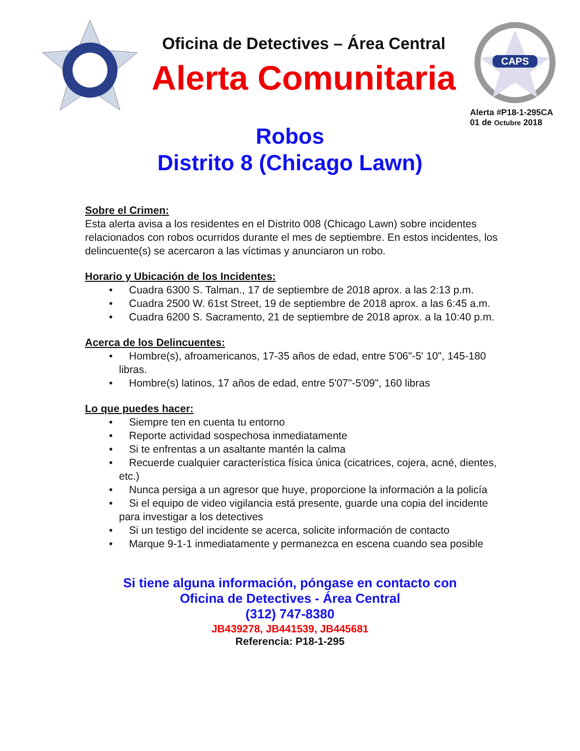Oficina de Detectives – Área Central
Alerta Comunitaria
CAPS
Alerta #P18-1-295CA
01 de Octubre 2018
Robos
Distrito 8 (Chicago Lawn)
Sobre el Crimen:
Esta alerta avisa a los residentes en el Distrito 008 (Chicago Lawn) sobre incidentes relacionados con robos ocurridos durante el mes de septiembre. En estos incidentes, los delincuente(s) se acercaron a las víctimas y anunciaron un robo.
Horario y Ubicación de los Incidentes:
• Cuadra 6300 S. Talman., 17 de septiembre de 2018 aprox. a las 2:13 p.m.
• Cuadra 2500 W. 61st Street, 19 de septiembre de 2018 aprox. a las 6:45 a.m.
• Cuadra 6200 S. Sacramento, 21 de septiembre de 2018 aprox. a la 10:40 p.m.
Acerca de los Delincuentes:
• Hombre(s), afroamericanos, 17-35 años de edad, entre 5'06"-5' 10", 145-180 libras.
• Hombre(s) latinos, 17 años de edad, entre 5'07"-5'09", 160 libras
Lo que puedes hacer:
• Siempre ten en cuenta tu entorno
• Reporte actividad sospechosa inmediatamente
• Si te enfrentas a un asaltante mantén la calma
• Recuerde cualquier característica física única (cicatrices, cojera, acné, dientes, etc.)
• Nunca persiga a un agresor que huye, proporcione la información a la policía
• Si el equipo de video vigilancia está presente, guarde una copia del incidente para investigar a los detectives
• Si un testigo del incidente se acerca, solicite información de contacto
• Marque 9-1-1 inmediatamente y permanezca en escena cuando sea posible
Si tiene alguna información, póngase en contacto con
Oficina de Detectives - Área Central
(312) 747-8380
JB439278, JB441539, JB445681
Referencia: P18-1-295